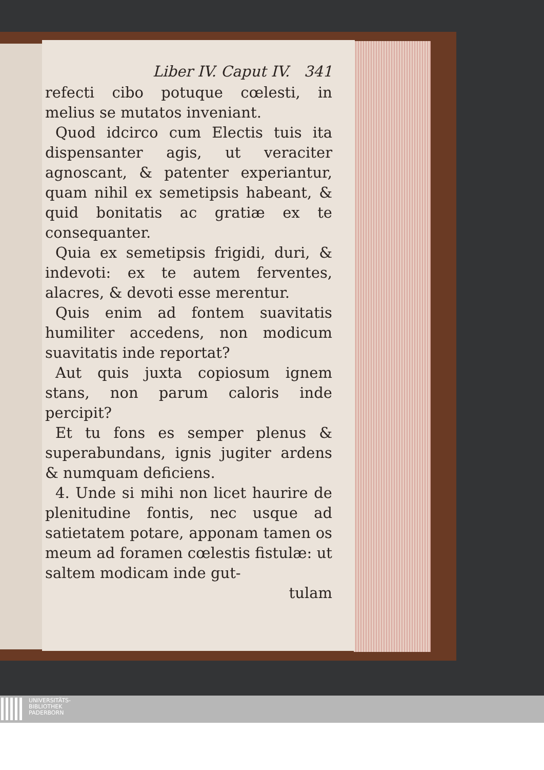Liber IV. Caput IV. 341
refecti cibo potuque cœlesti, in melius se mutatos inveniant.
Quod idcirco cum Electis tuis ita dispensanter agis, ut veraciter agnoscant, & patenter experiantur, quam nihil ex semetipsis habeant, & quid bonitatis ac gratiæ ex te consequanter.
Quia ex semetipsis frigidi, duri, & indevoti: ex te autem ferventes, alacres, & devoti esse merentur.
Quis enim ad fontem suavitatis humiliter accedens, non modicum suavitatis inde reportat?
Aut quis juxta copiosum ignem stans, non parum caloris inde percipit?
Et tu fons es semper plenus & superabundans, ignis jugiter ardens & numquam deficiens.
4. Unde si mihi non licet haurire de plenitudine fontis, nec usque ad satietatem potare, apponam tamen os meum ad foramen cœlestis fistulæ: ut saltem modicam inde gut-
tulam
UNIVERSITÄTS-
BIBLIOTHEK
PADERBORN